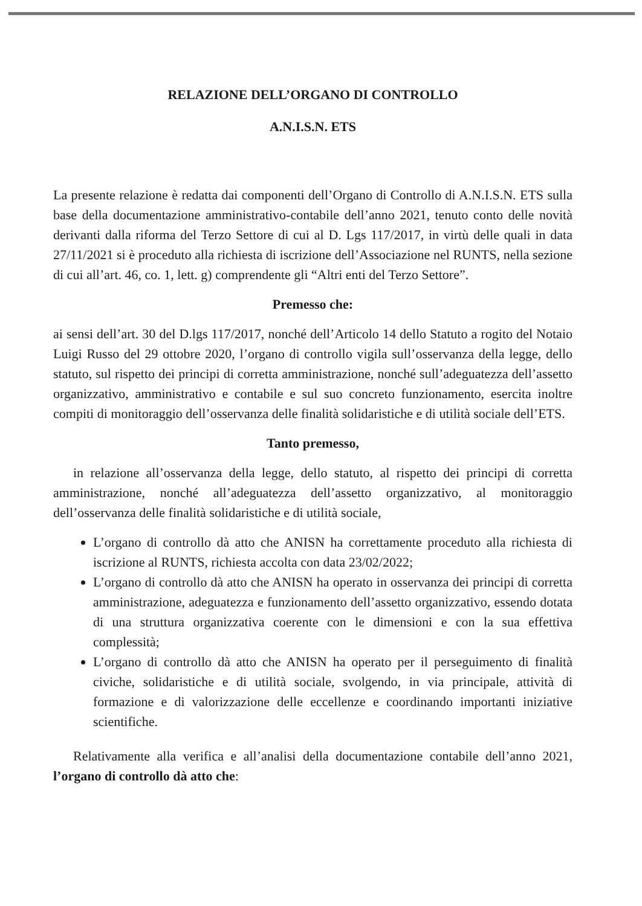RELAZIONE DELL’ORGANO DI CONTROLLO
A.N.I.S.N. ETS
La presente relazione è redatta dai componenti dell’Organo di Controllo di A.N.I.S.N. ETS sulla base della documentazione amministrativo-contabile dell’anno 2021, tenuto conto delle novità derivanti dalla riforma del Terzo Settore di cui al D. Lgs 117/2017, in virtù delle quali in data 27/11/2021 si è proceduto alla richiesta di iscrizione dell’Associazione nel RUNTS, nella sezione di cui all’art. 46, co. 1, lett. g) comprendente gli “Altri enti del Terzo Settore”.
Premesso che:
ai sensi dell’art. 30 del D.lgs 117/2017, nonché dell’Articolo 14 dello Statuto a rogito del Notaio Luigi Russo del 29 ottobre 2020, l’organo di controllo vigila sull’osservanza della legge, dello statuto, sul rispetto dei principi di corretta amministrazione, nonché sull’adeguatezza dell’assetto organizzativo, amministrativo e contabile e sul suo concreto funzionamento, esercita inoltre compiti di monitoraggio dell’osservanza delle finalità solidaristiche e di utilità sociale dell’ETS.
Tanto premesso,
in relazione all’osservanza della legge, dello statuto, al rispetto dei principi di corretta amministrazione, nonché all’adeguatezza dell’assetto organizzativo, al monitoraggio dell’osservanza delle finalità solidaristiche e di utilità sociale,
L’organo di controllo dà atto che ANISN ha correttamente proceduto alla richiesta di iscrizione al RUNTS, richiesta accolta con data 23/02/2022;
L’organo di controllo dà atto che ANISN ha operato in osservanza dei principi di corretta amministrazione, adeguatezza e funzionamento dell’assetto organizzativo, essendo dotata di una struttura organizzativa coerente con le dimensioni e con la sua effettiva complessità;
L’organo di controllo dà atto che ANISN ha operato per il perseguimento di finalità civiche, solidaristiche e di utilità sociale, svolgendo, in via principale, attività di formazione e di valorizzazione delle eccellenze e coordinando importanti iniziative scientifiche.
Relativamente alla verifica e all’analisi della documentazione contabile dell’anno 2021, l’organo di controllo dà atto che: